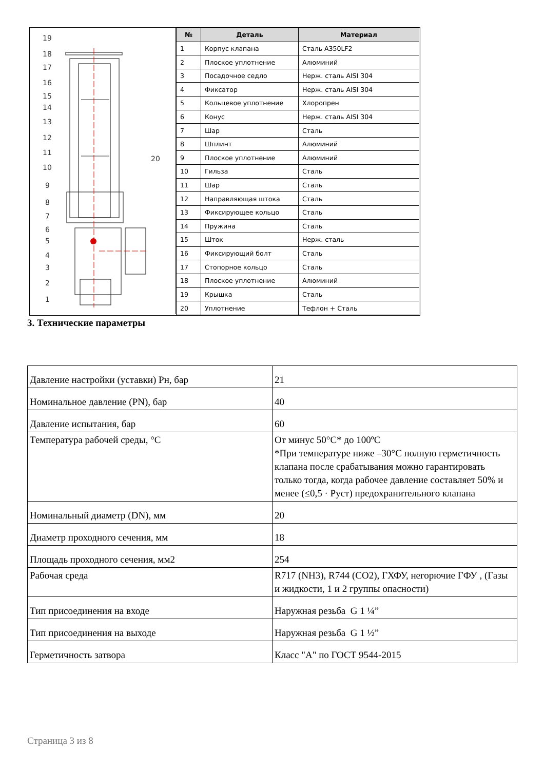19
18
17
16
15
14
13
12
11
10
9
8
7
6
5
4
3
2
1
20
| № | Деталь | Материал |
| --- | --- | --- |
| 1 | Корпус клапана | Сталь A350LF2 |
| 2 | Плоское уплотнение | Алюминий |
| 3 | Посадочное седло | Нерж. сталь AISI 304 |
| 4 | Фиксатор | Нерж. сталь AISI 304 |
| 5 | Кольцевое уплотнение | Хлоропрен |
| 6 | Конус | Нерж. сталь AISI 304 |
| 7 | Шар | Сталь |
| 8 | Шплинт | Алюминий |
| 9 | Плоское уплотнение | Алюминий |
| 10 | Гильза | Сталь |
| 11 | Шар | Сталь |
| 12 | Направляющая штока | Сталь |
| 13 | Фиксирующее кольцо | Сталь |
| 14 | Пружина | Сталь |
| 15 | Шток | Нерж. сталь |
| 16 | Фиксирующий болт | Сталь |
| 17 | Стопорное кольцо | Сталь |
| 18 | Плоское уплотнение | Алюминий |
| 19 | Крышка | Сталь |
| 20 | Уплотнение | Тефлон + Сталь |
3. Технические параметры
| Давление настройки (уставки) Рн, бар | 21 |
| Номинальное давление (PN), бар | 40 |
| Давление испытания, бар | 60 |
| Температура рабочей среды, °C | От минус 50°C* до 100ºC *При температуре ниже –30°C полную герметичность клапана после срабатывания можно гарантировать только тогда, когда рабочее давление составляет 50% и менее (≤0,5 · Руст) предохранительного клапана |
| Номинальный диаметр (DN), мм | 20 |
| Диаметр проходного сечения, мм | 18 |
| Площадь проходного сечения, мм2 | 254 |
| Рабочая среда | R717 (NH3), R744 (CO2), ГХФУ, негорючие ГФУ , (Газы и жидкости, 1 и 2 группы опасности) |
| Тип присоединения на входе | Наружная резьба G 1 ¼” |
| Тип присоединения на выходе | Наружная резьба G 1 ½” |
| Герметичность затвора | Класс "А" по ГОСТ 9544-2015 |
Страница 3 из 8